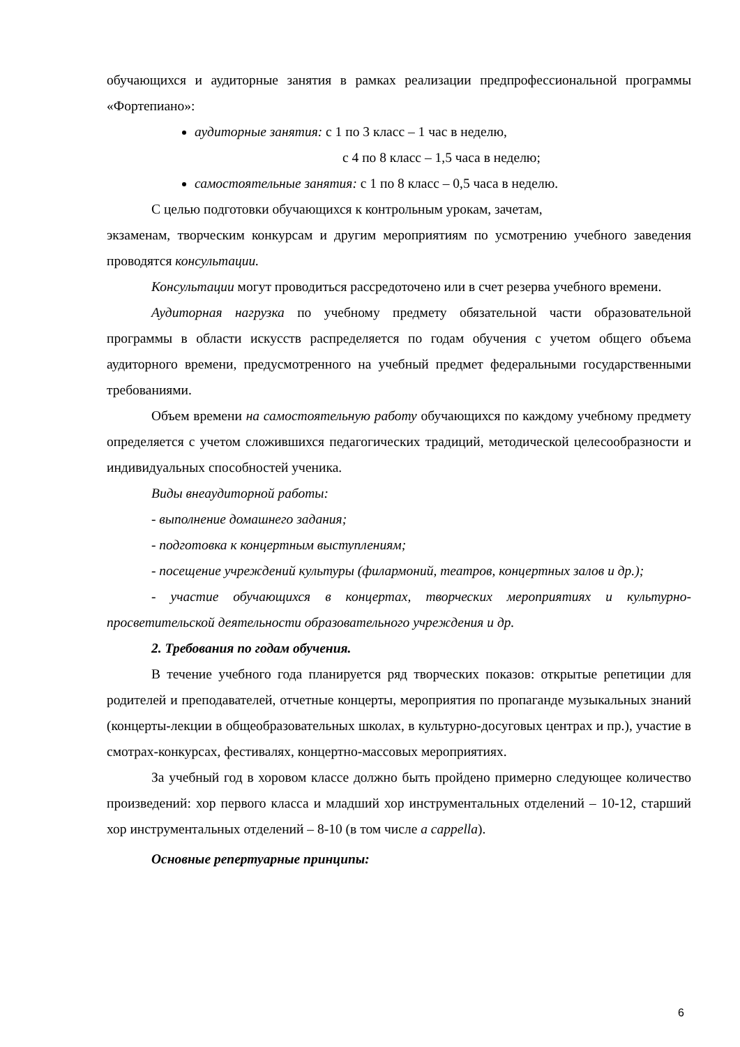обучающихся и аудиторные занятия в рамках реализации предпрофессиональной программы «Фортепиано»:
аудиторные занятия: с 1 по 3 класс – 1 час в неделю,
с 4 по 8 класс – 1,5 часа в неделю;
самостоятельные занятия: с 1 по 8 класс – 0,5 часа в неделю.
С целью подготовки обучающихся к контрольным урокам, зачетам,
экзаменам, творческим конкурсам и другим мероприятиям по усмотрению учебного заведения проводятся консультации.
Консультации могут проводиться рассредоточено или в счет резерва учебного времени.
Аудиторная нагрузка по учебному предмету обязательной части образовательной программы в области искусств распределяется по годам обучения с учетом общего объема аудиторного времени, предусмотренного на учебный предмет федеральными государственными требованиями.
Объем времени на самостоятельную работу обучающихся по каждому учебному предмету определяется с учетом сложившихся педагогических традиций, методической целесообразности и индивидуальных способностей ученика.
Виды внеаудиторной работы:
- выполнение домашнего задания;
- подготовка к концертным выступлениям;
- посещение учреждений культуры (филармоний, театров, концертных залов и др.);
- участие обучающихся в концертах, творческих мероприятиях и культурно-просветительской деятельности образовательного учреждения и др.
2. Требования по годам обучения.
В течение учебного года планируется ряд творческих показов: открытые репетиции для родителей и преподавателей, отчетные концерты, мероприятия по пропаганде музыкальных знаний (концерты-лекции в общеобразовательных школах, в культурно-досуговых центрах и пр.), участие в смотрах-конкурсах, фестивалях, концертно-массовых мероприятиях.
За учебный год в хоровом классе должно быть пройдено примерно следующее количество произведений: хор первого класса и младший хор инструментальных отделений – 10-12, старший хор инструментальных отделений – 8-10 (в том числе a cappella).
Основные репертуарные принципы:
6